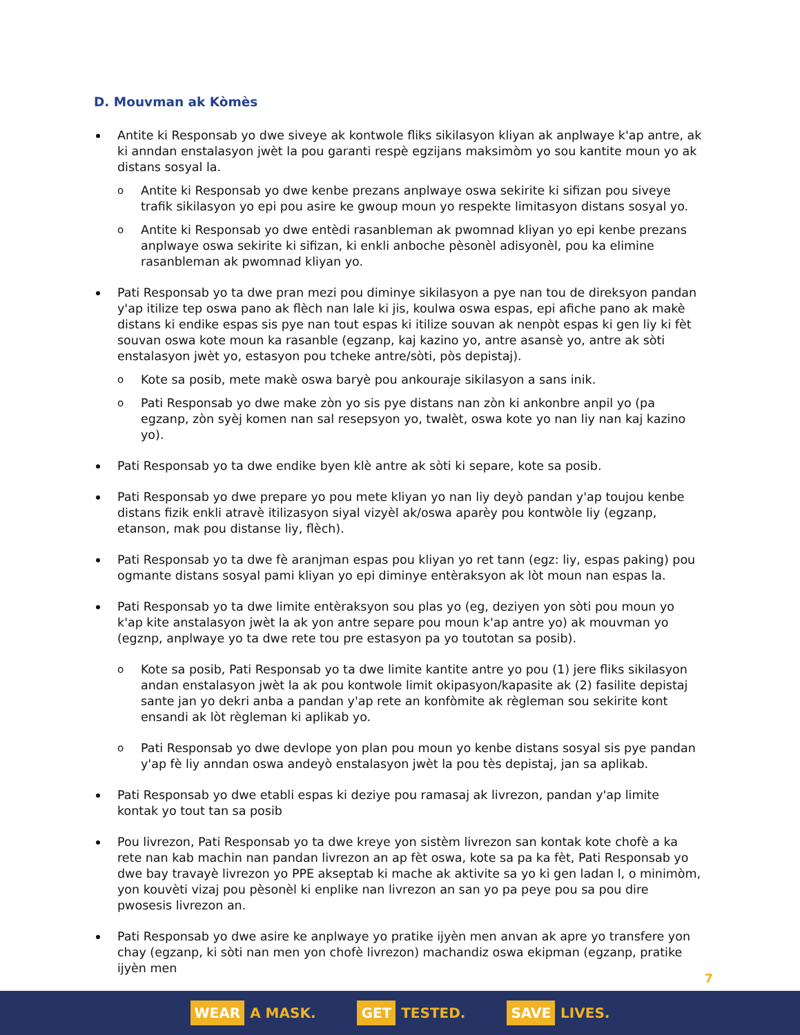D. Mouvman ak Kòmès
Antite ki Responsab yo dwe siveye ak kontwole fliks sikilasyon kliyan ak anplwaye k'ap antre, ak ki anndan enstalasyon jwèt la pou garanti respè egzijans maksimòm yo sou kantite moun yo ak distans sosyal la.
o Antite ki Responsab yo dwe kenbe prezans anplwaye oswa sekirite ki sifizan pou siveye trafik sikilasyon yo epi pou asire ke gwoup moun yo respekte limitasyon distans sosyal yo.
o Antite ki Responsab yo dwe entèdi rasanbleman ak pwomnad kliyan yo epi kenbe prezans anplwaye oswa sekirite ki sifizan, ki enkli anboche pèsonèl adisyonèl, pou ka elimine rasanbleman ak pwomnad kliyan yo.
Pati Responsab yo ta dwe pran mezi pou diminye sikilasyon a pye nan tou de direksyon pandan y'ap itilize tep oswa pano ak flèch nan lale ki jis, koulwa oswa espas, epi afiche pano ak makè distans ki endike espas sis pye nan tout espas ki itilize souvan ak nenpòt espas ki gen liy ki fèt souvan oswa kote moun ka rasanble (egzanp, kaj kazino yo, antre asansè yo, antre ak sòti enstalasyon jwèt yo, estasyon pou tcheke antre/sòti, pòs depistaj).
o Kote sa posib, mete makè oswa baryè pou ankouraje sikilasyon a sans inik.
o Pati Responsab yo dwe make zòn yo sis pye distans nan zòn ki ankonbre anpil yo (pa egzanp, zòn syèj komen nan sal resepsyon yo, twalèt, oswa kote yo nan liy nan kaj kazino yo).
Pati Responsab yo ta dwe endike byen klè antre ak sòti ki separe, kote sa posib.
Pati Responsab yo dwe prepare yo pou mete kliyan yo nan liy deyò pandan y'ap toujou kenbe distans fizik enkli atravè itilizasyon siyal vizyèl ak/oswa aparèy pou kontwòle liy (egzanp, etanson, mak pou distanse liy, flèch).
Pati Responsab yo ta dwe fè aranjman espas pou kliyan yo ret tann (egz: liy, espas paking) pou ogmante distans sosyal pami kliyan yo epi diminye entèraksyon ak lòt moun nan espas la.
Pati Responsab yo ta dwe limite entèraksyon sou plas yo (eg, deziyen yon sòti pou moun yo k'ap kite anstalasyon jwèt la ak yon antre separe pou moun k'ap antre yo) ak mouvman yo (egznp, anplwaye yo ta dwe rete tou pre estasyon pa yo toutotan sa posib).
o Kote sa posib, Pati Responsab yo ta dwe limite kantite antre yo pou (1) jere fliks sikilasyon andan enstalasyon jwèt la ak pou kontwole limit okipasyon/kapasite ak (2) fasilite depistaj sante jan yo dekri anba a pandan y'ap rete an konfòmite ak règleman sou sekirite kont ensandi ak lòt règleman ki aplikab yo.
o Pati Responsab yo dwe devlope yon plan pou moun yo kenbe distans sosyal sis pye pandan y'ap fè liy anndan oswa andeyò enstalasyon jwèt la pou tès depistaj, jan sa aplikab.
Pati Responsab yo dwe etabli espas ki deziye pou ramasaj ak livrezon, pandan y'ap limite kontak yo tout tan sa posib
Pou livrezon, Pati Responsab yo ta dwe kreye yon sistèm livrezon san kontak kote chofè a ka rete nan kab machin nan pandan livrezon an ap fèt oswa, kote sa pa ka fèt, Pati Responsab yo dwe bay travayè livrezon yo PPE akseptab ki mache ak aktivite sa yo ki gen ladan l, o minimòm, yon kouvèti vizaj pou pèsonèl ki enplike nan livrezon an san yo pa peye pou sa pou dire pwosesis livrezon an.
Pati Responsab yo dwe asire ke anplwaye yo pratike ijyèn men anvan ak apre yo transfere yon chay (egzanp, ki sòti nan men yon chofè livrezon) machandiz oswa ekipman (egzanp, pratike ijyèn men
7
WEAR A MASK. GET TESTED. SAVE LIVES.